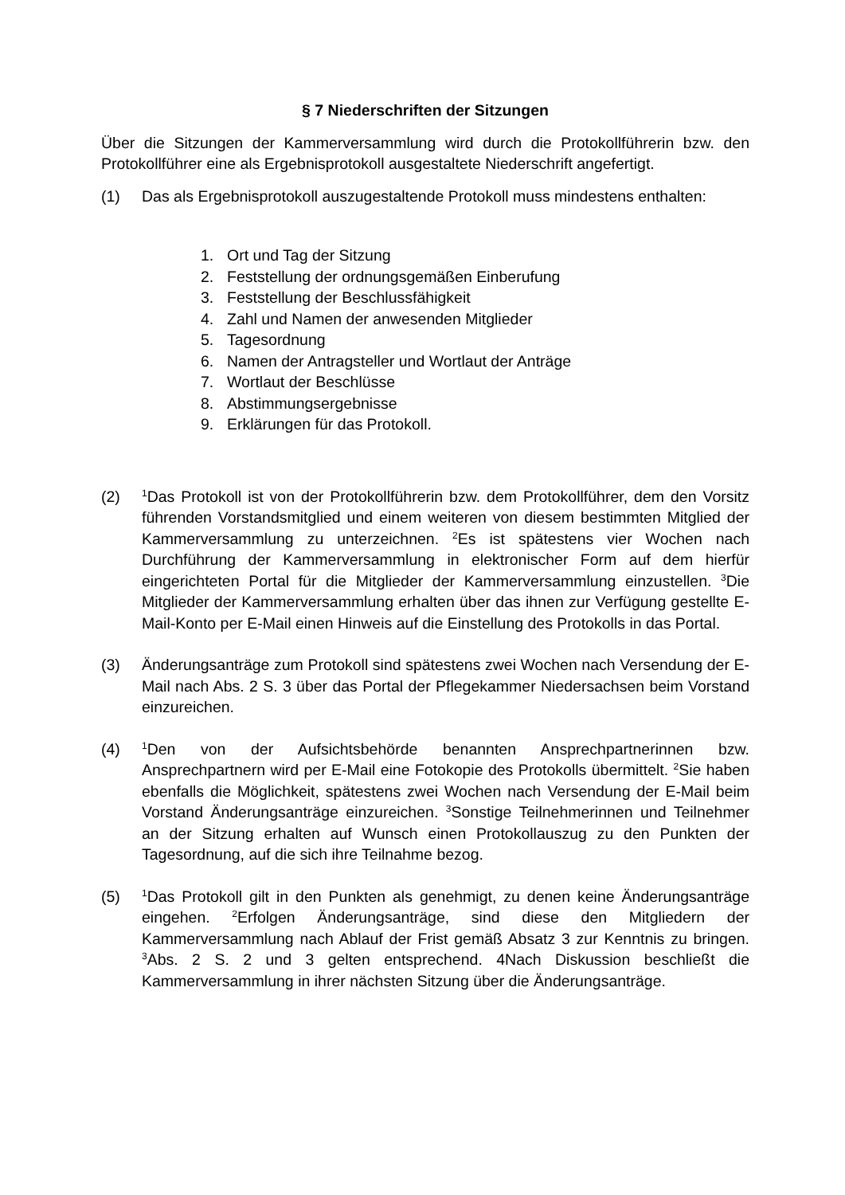§ 7 Niederschriften der Sitzungen
Über die Sitzungen der Kammerversammlung wird durch die Protokollführerin bzw. den Protokollführer eine als Ergebnisprotokoll ausgestaltete Niederschrift angefertigt.
(1) Das als Ergebnisprotokoll auszugestaltende Protokoll muss mindestens enthalten:
1. Ort und Tag der Sitzung
2. Feststellung der ordnungsgemäßen Einberufung
3. Feststellung der Beschlussfähigkeit
4. Zahl und Namen der anwesenden Mitglieder
5. Tagesordnung
6. Namen der Antragsteller und Wortlaut der Anträge
7. Wortlaut der Beschlüsse
8. Abstimmungsergebnisse
9. Erklärungen für das Protokoll.
(2)
<sup>1</sup> Das Protokoll ist von der Protokollführerin bzw. dem Protokollführer, dem den Vorsitz führenden Vorstandsmitglied und einem weiteren von diesem bestimmten Mitglied der Kammerversammlung zu unterzeichnen. <sup>2</sup>Es ist spätestens vier Wochen nach Durchführung der Kammerversammlung in elektronischer Form auf dem hierfür eingerichteten Portal für die Mitglieder der Kammerversammlung einzustellen. <sup>3</sup>Die Mitglieder der Kammerversammlung erhalten über das ihnen zur Verfügung gestellte E-Mail-Konto per E-Mail einen Hinweis auf die Einstellung des Protokolls in das Portal.
(3) Änderungsanträge zum Protokoll sind spätestens zwei Wochen nach Versendung der E-Mail nach Abs. 2 S. 3 über das Portal der Pflegekammer Niedersachsen beim Vorstand einzureichen.
(4)
<sup>1</sup> Den von der Aufsichtsbehörde benannten Ansprechpartnerinnen bzw. Ansprechpartnern wird per E-Mail eine Fotokopie des Protokolls übermittelt. <sup>2</sup>Sie haben ebenfalls die Möglichkeit, spätestens zwei Wochen nach Versendung der E-Mail beim Vorstand Änderungsanträge einzureichen. <sup>3</sup>Sonstige Teilnehmerinnen und Teilnehmer an der Sitzung erhalten auf Wunsch einen Protokollauszug zu den Punkten der Tagesordnung, auf die sich ihre Teilnahme bezog.
(5)
<sup>1</sup> Das Protokoll gilt in den Punkten als genehmigt, zu denen keine Änderungsanträge eingehen. <sup>2</sup>Erfolgen Änderungsanträge, sind diese den Mitgliedern der Kammerversammlung nach Ablauf der Frist gemäß Absatz 3 zur Kenntnis zu bringen. <sup>3</sup>Abs. 2 S. 2 und 3 gelten entsprechend. 4Nach Diskussion beschließt die Kammerversammlung in ihrer nächsten Sitzung über die Änderungsanträge.